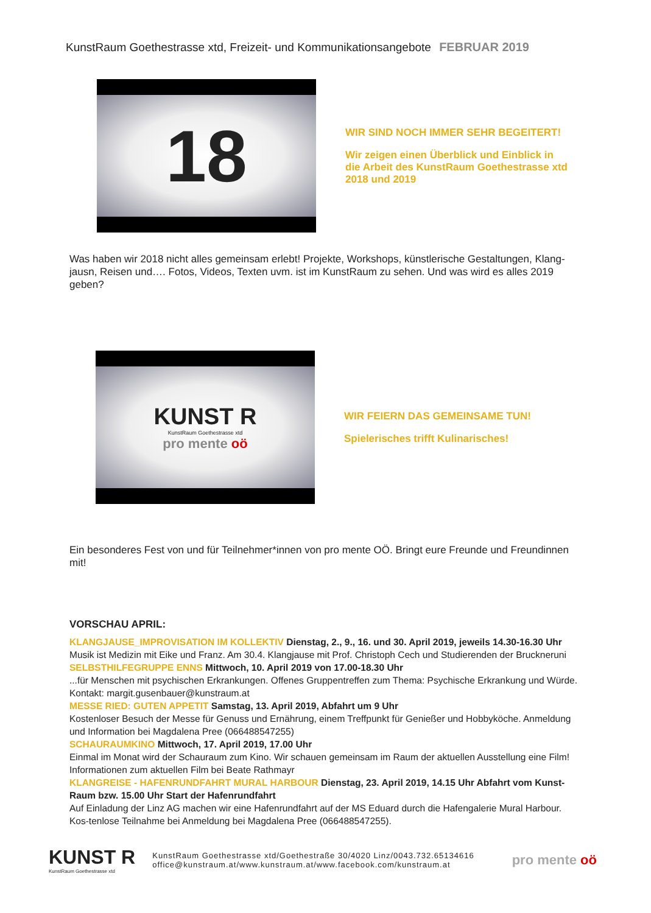KunstRaum Goethestrasse xtd, Freizeit- und Kommunikationsangebote FEBRUAR 2019
18
WIR SIND NOCH IMMER SEHR BEGEITERT!
Wir zeigen einen Überblick und Einblick in
die Arbeit des KunstRaum Goethestrasse xtd
2018 und 2019
Was haben wir 2018 nicht alles gemeinsam erlebt! Projekte, Workshops, künstlerische Gestaltungen, Klang-jausn, Reisen und…. Fotos, Videos, Texten uvm. ist im KunstRaum zu sehen. Und was wird es alles 2019 geben?
KUNST R
KunstRaum Goethestrasse xtd
pro mente oö
WIR FEIERN DAS GEMEINSAME TUN!
Spielerisches trifft Kulinarisches!
Ein besonderes Fest von und für Teilnehmer*innen von pro mente OÖ. Bringt eure Freunde und Freundinnen mit!
VORSCHAU APRIL:
KLANGJAUSE_IMPROVISATION IM KOLLEKTIV Dienstag, 2., 9., 16. und 30. April 2019, jeweils 14.30-16.30 Uhr
Musik ist Medizin mit Eike und Franz. Am 30.4. Klangjause mit Prof. Christoph Cech und Studierenden der Bruckneruni
SELBSTHILFEGRUPPE ENNS Mittwoch, 10. April 2019 von 17.00-18.30 Uhr
...für Menschen mit psychischen Erkrankungen. Offenes Gruppentreffen zum Thema: Psychische Erkrankung und Würde.
Kontakt: margit.gusenbauer@kunstraum.at
MESSE RIED: GUTEN APPETIT Samstag, 13. April 2019, Abfahrt um 9 Uhr
Kostenloser Besuch der Messe für Genuss und Ernährung, einem Treffpunkt für Genießer und Hobbyköche. Anmeldung und Information bei Magdalena Pree (066488547255)
SCHAURAUMKINO Mittwoch, 17. April 2019, 17.00 Uhr
Einmal im Monat wird der Schauraum zum Kino. Wir schauen gemeinsam im Raum der aktuellen Ausstellung eine Film! Informationen zum aktuellen Film bei Beate Rathmayr
KLANGREISE - HAFENRUNDFAHRT MURAL HARBOUR Dienstag, 23. April 2019, 14.15 Uhr Abfahrt vom Kunst-Raum bzw. 15.00 Uhr Start der Hafenrundfahrt
Auf Einladung der Linz AG machen wir eine Hafenrundfahrt auf der MS Eduard durch die Hafengalerie Mural Harbour. Kos-tenlose Teilnahme bei Anmeldung bei Magdalena Pree (066488547255).
KUNST R
KunstRaum Goethestrasse xtd
KunstRaum Goethestrasse xtd/Goethestraße 30/4020 Linz/0043.732.65134616
office@kunstraum.at/www.kunstraum.at/www.facebook.com/kunstraum.at
pro mente oö